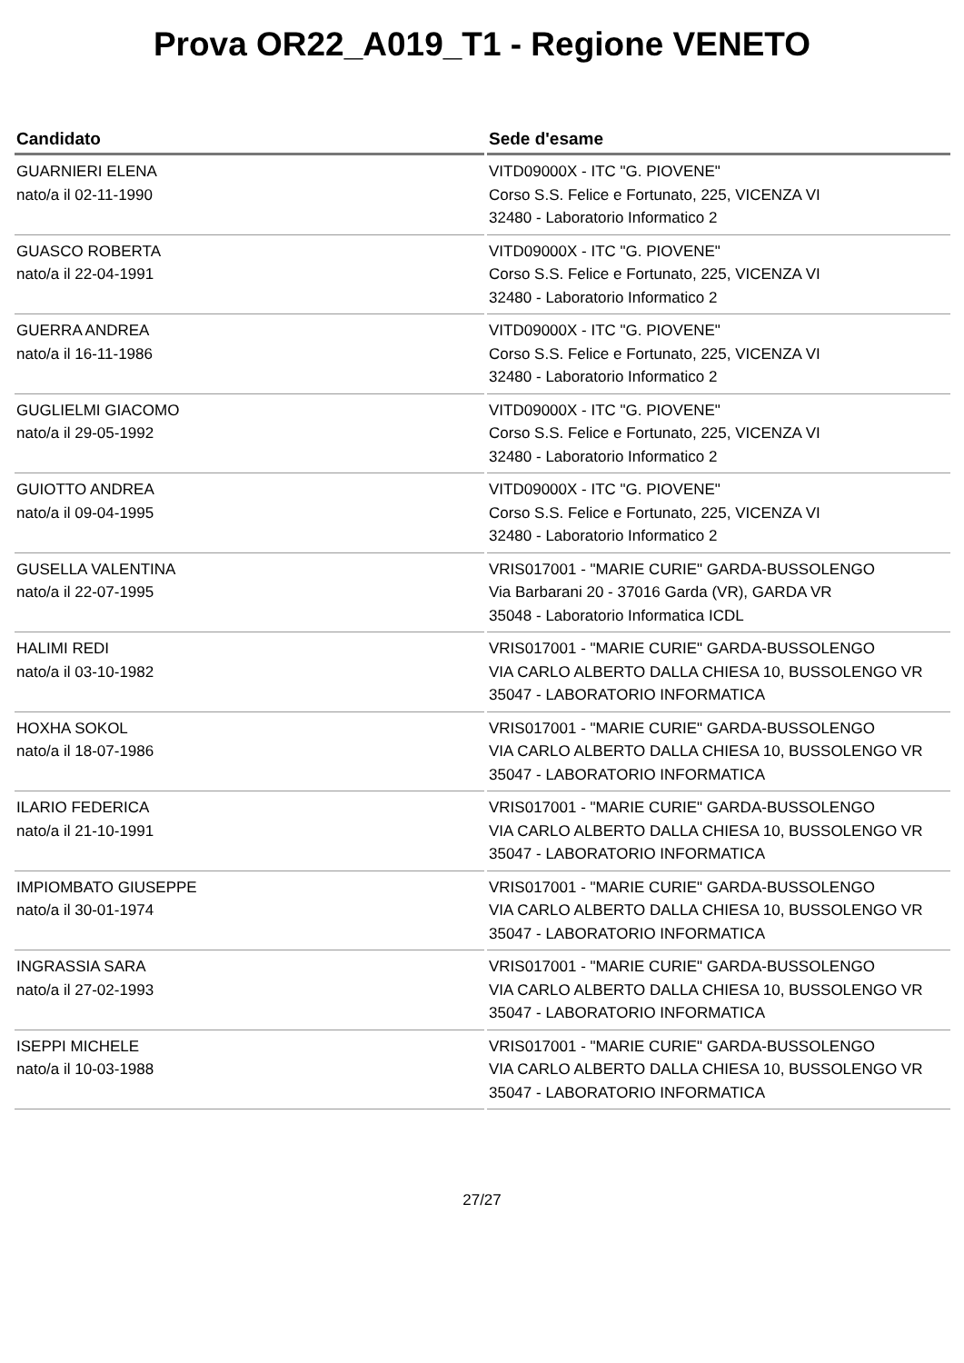Prova OR22_A019_T1 - Regione VENETO
| Candidato | Sede d'esame |
| --- | --- |
| GUARNIERI ELENA nato/a il 02-11-1990 | VITD09000X - ITC "G. PIOVENE" Corso S.S. Felice e Fortunato, 225, VICENZA VI 32480 - Laboratorio Informatico 2 |
| GUASCO ROBERTA nato/a il 22-04-1991 | VITD09000X - ITC "G. PIOVENE" Corso S.S. Felice e Fortunato, 225, VICENZA VI 32480 - Laboratorio Informatico 2 |
| GUERRA ANDREA nato/a il 16-11-1986 | VITD09000X - ITC "G. PIOVENE" Corso S.S. Felice e Fortunato, 225, VICENZA VI 32480 - Laboratorio Informatico 2 |
| GUGLIELMI GIACOMO nato/a il 29-05-1992 | VITD09000X - ITC "G. PIOVENE" Corso S.S. Felice e Fortunato, 225, VICENZA VI 32480 - Laboratorio Informatico 2 |
| GUIOTTO ANDREA nato/a il 09-04-1995 | VITD09000X - ITC "G. PIOVENE" Corso S.S. Felice e Fortunato, 225, VICENZA VI 32480 - Laboratorio Informatico 2 |
| GUSELLA VALENTINA nato/a il 22-07-1995 | VRIS017001 - "MARIE CURIE" GARDA-BUSSOLENGO Via Barbarani 20 - 37016 Garda (VR), GARDA VR 35048 - Laboratorio Informatica ICDL |
| HALIMI REDI nato/a il 03-10-1982 | VRIS017001 - "MARIE CURIE" GARDA-BUSSOLENGO VIA CARLO ALBERTO DALLA CHIESA 10, BUSSOLENGO VR 35047 - LABORATORIO INFORMATICA |
| HOXHA SOKOL nato/a il 18-07-1986 | VRIS017001 - "MARIE CURIE" GARDA-BUSSOLENGO VIA CARLO ALBERTO DALLA CHIESA 10, BUSSOLENGO VR 35047 - LABORATORIO INFORMATICA |
| ILARIO FEDERICA nato/a il 21-10-1991 | VRIS017001 - "MARIE CURIE" GARDA-BUSSOLENGO VIA CARLO ALBERTO DALLA CHIESA 10, BUSSOLENGO VR 35047 - LABORATORIO INFORMATICA |
| IMPIOMBATO GIUSEPPE nato/a il 30-01-1974 | VRIS017001 - "MARIE CURIE" GARDA-BUSSOLENGO VIA CARLO ALBERTO DALLA CHIESA 10, BUSSOLENGO VR 35047 - LABORATORIO INFORMATICA |
| INGRASSIA SARA nato/a il 27-02-1993 | VRIS017001 - "MARIE CURIE" GARDA-BUSSOLENGO VIA CARLO ALBERTO DALLA CHIESA 10, BUSSOLENGO VR 35047 - LABORATORIO INFORMATICA |
| ISEPPI MICHELE nato/a il 10-03-1988 | VRIS017001 - "MARIE CURIE" GARDA-BUSSOLENGO VIA CARLO ALBERTO DALLA CHIESA 10, BUSSOLENGO VR 35047 - LABORATORIO INFORMATICA |
27/27